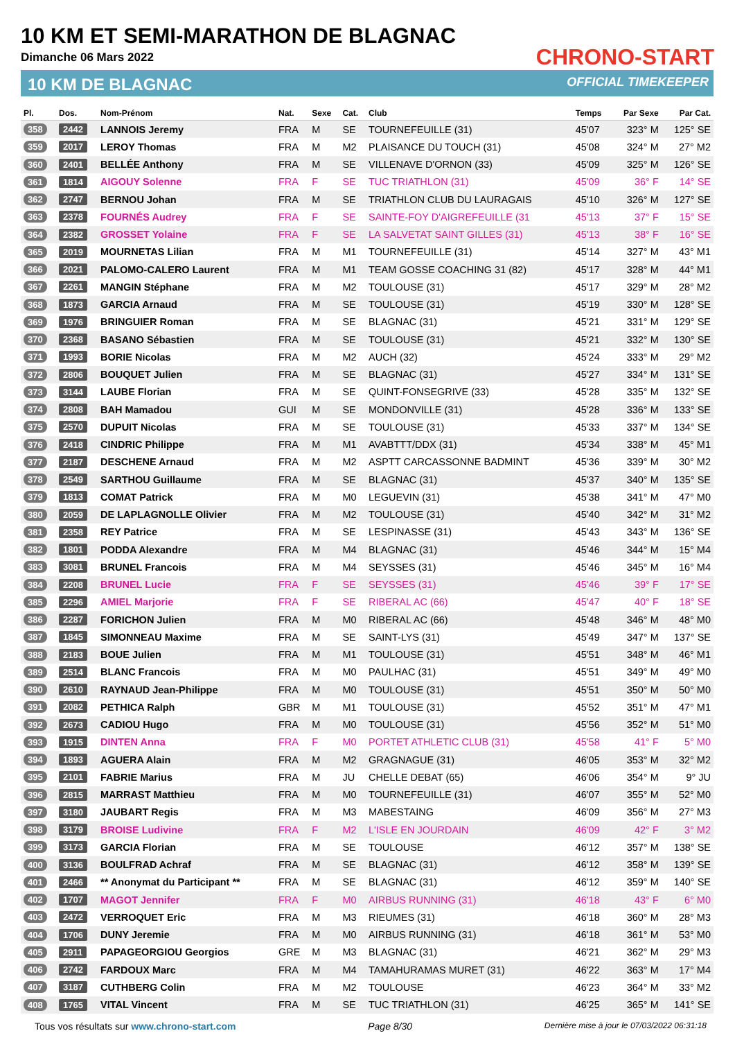10 KM ET SEMI-MARATHON DE BLAGNAC
Dimanche 06 Mars 2022
10 KM DE BLAGNAC
CHRONO-START
OFFICIAL TIMEKEEPER
| Pl. | Dos. | Nom-Prénom | Nat. | Sexe | Cat. | Club | Temps | Par Sexe | Par Cat. |
| --- | --- | --- | --- | --- | --- | --- | --- | --- | --- |
| 358 | 2442 | LANNOIS Jeremy | FRA | M | SE | TOURNEFEUILLE (31) | 45'07 | 323° M | 125° SE |
| 359 | 2017 | LEROY Thomas | FRA | M | M2 | PLAISANCE DU TOUCH (31) | 45'08 | 324° M | 27° M2 |
| 360 | 2401 | BELLÉE Anthony | FRA | M | SE | VILLENAVE D'ORNON (33) | 45'09 | 325° M | 126° SE |
| 361 | 1814 | AIGOUY Solenne | FRA | F | SE | TUC TRIATHLON (31) | 45'09 | 36° F | 14° SE |
| 362 | 2747 | BERNOU Johan | FRA | M | SE | TRIATHLON CLUB DU LAURAGAIS | 45'10 | 326° M | 127° SE |
| 363 | 2378 | FOURNÉS Audrey | FRA | F | SE | SAINTE-FOY D'AIGREFEUILLE (31 | 45'13 | 37° F | 15° SE |
| 364 | 2382 | GROSSET Yolaine | FRA | F | SE | LA SALVETAT SAINT GILLES (31) | 45'13 | 38° F | 16° SE |
| 365 | 2019 | MOURNETAS Lilian | FRA | M | M1 | TOURNEFEUILLE (31) | 45'14 | 327° M | 43° M1 |
| 366 | 2021 | PALOMO-CALERO Laurent | FRA | M | M1 | TEAM GOSSE COACHING 31 (82) | 45'17 | 328° M | 44° M1 |
| 367 | 2261 | MANGIN Stéphane | FRA | M | M2 | TOULOUSE (31) | 45'17 | 329° M | 28° M2 |
| 368 | 1873 | GARCIA Arnaud | FRA | M | SE | TOULOUSE (31) | 45'19 | 330° M | 128° SE |
| 369 | 1976 | BRINGUIER Roman | FRA | M | SE | BLAGNAC (31) | 45'21 | 331° M | 129° SE |
| 370 | 2368 | BASANO Sébastien | FRA | M | SE | TOULOUSE (31) | 45'21 | 332° M | 130° SE |
| 371 | 1993 | BORIE Nicolas | FRA | M | M2 | AUCH (32) | 45'24 | 333° M | 29° M2 |
| 372 | 2806 | BOUQUET Julien | FRA | M | SE | BLAGNAC (31) | 45'27 | 334° M | 131° SE |
| 373 | 3144 | LAUBE Florian | FRA | M | SE | QUINT-FONSEGRIVE (33) | 45'28 | 335° M | 132° SE |
| 374 | 2808 | BAH Mamadou | GUI | M | SE | MONDONVILLE (31) | 45'28 | 336° M | 133° SE |
| 375 | 2570 | DUPUIT Nicolas | FRA | M | SE | TOULOUSE (31) | 45'33 | 337° M | 134° SE |
| 376 | 2418 | CINDRIC Philippe | FRA | M | M1 | AVABTTT/DDX (31) | 45'34 | 338° M | 45° M1 |
| 377 | 2187 | DESCHENE Arnaud | FRA | M | M2 | ASPTT CARCASSONNE BADMINT | 45'36 | 339° M | 30° M2 |
| 378 | 2549 | SARTHOU Guillaume | FRA | M | SE | BLAGNAC (31) | 45'37 | 340° M | 135° SE |
| 379 | 1813 | COMAT Patrick | FRA | M | M0 | LEGUEVIN (31) | 45'38 | 341° M | 47° M0 |
| 380 | 2059 | DE LAPLAGNOLLE Olivier | FRA | M | M2 | TOULOUSE (31) | 45'40 | 342° M | 31° M2 |
| 381 | 2358 | REY Patrice | FRA | M | SE | LESPINASSE (31) | 45'43 | 343° M | 136° SE |
| 382 | 1801 | PODDA Alexandre | FRA | M | M4 | BLAGNAC (31) | 45'46 | 344° M | 15° M4 |
| 383 | 3081 | BRUNEL Francois | FRA | M | M4 | SEYSSES (31) | 45'46 | 345° M | 16° M4 |
| 384 | 2208 | BRUNEL Lucie | FRA | F | SE | SEYSSES (31) | 45'46 | 39° F | 17° SE |
| 385 | 2296 | AMIEL Marjorie | FRA | F | SE | RIBERAL AC (66) | 45'47 | 40° F | 18° SE |
| 386 | 2287 | FORICHON Julien | FRA | M | M0 | RIBERAL AC (66) | 45'48 | 346° M | 48° M0 |
| 387 | 1845 | SIMONNEAU Maxime | FRA | M | SE | SAINT-LYS (31) | 45'49 | 347° M | 137° SE |
| 388 | 2183 | BOUE Julien | FRA | M | M1 | TOULOUSE (31) | 45'51 | 348° M | 46° M1 |
| 389 | 2514 | BLANC Francois | FRA | M | M0 | PAULHAC (31) | 45'51 | 349° M | 49° M0 |
| 390 | 2610 | RAYNAUD Jean-Philippe | FRA | M | M0 | TOULOUSE (31) | 45'51 | 350° M | 50° M0 |
| 391 | 2082 | PETHICA Ralph | GBR | M | M1 | TOULOUSE (31) | 45'52 | 351° M | 47° M1 |
| 392 | 2673 | CADIOU Hugo | FRA | M | M0 | TOULOUSE (31) | 45'56 | 352° M | 51° M0 |
| 393 | 1915 | DINTEN Anna | FRA | F | M0 | PORTET ATHLETIC CLUB (31) | 45'58 | 41° F | 5° M0 |
| 394 | 1893 | AGUERA Alain | FRA | M | M2 | GRAGNAGUE (31) | 46'05 | 353° M | 32° M2 |
| 395 | 2101 | FABRIE Marius | FRA | M | JU | CHELLE DEBAT (65) | 46'06 | 354° M | 9° JU |
| 396 | 2815 | MARRAST Matthieu | FRA | M | M0 | TOURNEFEUILLE (31) | 46'07 | 355° M | 52° M0 |
| 397 | 3180 | JAUBART Regis | FRA | M | M3 | MABESTAING | 46'09 | 356° M | 27° M3 |
| 398 | 3179 | BROISE Ludivine | FRA | F | M2 | L'ISLE EN JOURDAIN | 46'09 | 42° F | 3° M2 |
| 399 | 3173 | GARCIA Florian | FRA | M | SE | TOULOUSE | 46'12 | 357° M | 138° SE |
| 400 | 3136 | BOULFRAD Achraf | FRA | M | SE | BLAGNAC (31) | 46'12 | 358° M | 139° SE |
| 401 | 2466 | ** Anonymat du Participant ** | FRA | M | SE | BLAGNAC (31) | 46'12 | 359° M | 140° SE |
| 402 | 1707 | MAGOT Jennifer | FRA | F | M0 | AIRBUS RUNNING (31) | 46'18 | 43° F | 6° M0 |
| 403 | 2472 | VERROQUET Eric | FRA | M | M3 | RIEUMES (31) | 46'18 | 360° M | 28° M3 |
| 404 | 1706 | DUNY Jeremie | FRA | M | M0 | AIRBUS RUNNING (31) | 46'18 | 361° M | 53° M0 |
| 405 | 2911 | PAPAGEORGIOU Georgios | GRE | M | M3 | BLAGNAC (31) | 46'21 | 362° M | 29° M3 |
| 406 | 2742 | FARDOUX Marc | FRA | M | M4 | TAMAHURAMAS MURET (31) | 46'22 | 363° M | 17° M4 |
| 407 | 3187 | CUTHBERG Colin | FRA | M | M2 | TOULOUSE | 46'23 | 364° M | 33° M2 |
| 408 | 1765 | VITAL Vincent | FRA | M | SE | TUC TRIATHLON (31) | 46'25 | 365° M | 141° SE |
Tous vos résultats sur www.chrono-start.com Page 8/30 Dernière mise à jour le 07/03/2022 06:31:18